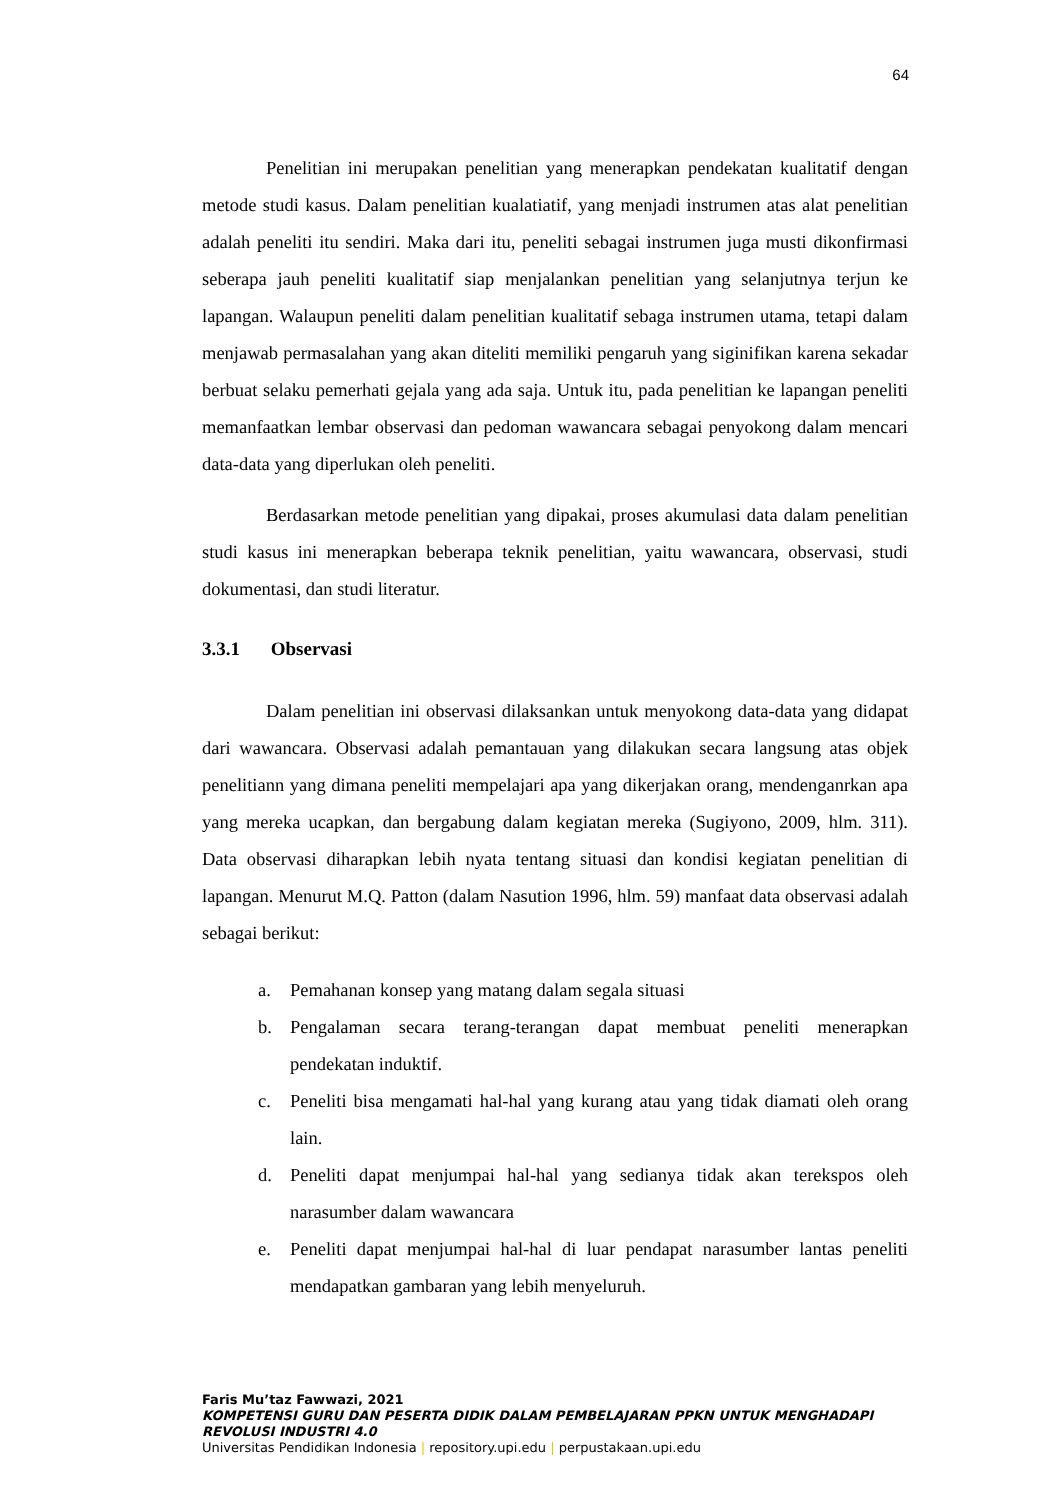64
Penelitian ini merupakan penelitian yang menerapkan pendekatan kualitatif dengan metode studi kasus. Dalam penelitian kualatiatif, yang menjadi instrumen atas alat penelitian adalah peneliti itu sendiri. Maka dari itu, peneliti sebagai instrumen juga musti dikonfirmasi seberapa jauh peneliti kualitatif siap menjalankan penelitian yang selanjutnya terjun ke lapangan. Walaupun peneliti dalam penelitian kualitatif sebaga instrumen utama, tetapi dalam menjawab permasalahan yang akan diteliti memiliki pengaruh yang siginifikan karena sekadar berbuat selaku pemerhati gejala yang ada saja. Untuk itu, pada penelitian ke lapangan peneliti memanfaatkan lembar observasi dan pedoman wawancara sebagai penyokong dalam mencari data-data yang diperlukan oleh peneliti.
Berdasarkan metode penelitian yang dipakai, proses akumulasi data dalam penelitian studi kasus ini menerapkan beberapa teknik penelitian, yaitu wawancara, observasi, studi dokumentasi, dan studi literatur.
3.3.1 Observasi
Dalam penelitian ini observasi dilaksankan untuk menyokong data-data yang didapat dari wawancara. Observasi adalah pemantauan yang dilakukan secara langsung atas objek penelitiann yang dimana peneliti mempelajari apa yang dikerjakan orang, mendenganrkan apa yang mereka ucapkan, dan bergabung dalam kegiatan mereka (Sugiyono, 2009, hlm. 311). Data observasi diharapkan lebih nyata tentang situasi dan kondisi kegiatan penelitian di lapangan. Menurut M.Q. Patton (dalam Nasution 1996, hlm. 59) manfaat data observasi adalah sebagai berikut:
a. Pemahanan konsep yang matang dalam segala situasi
b. Pengalaman secara terang-terangan dapat membuat peneliti menerapkan pendekatan induktif.
c. Peneliti bisa mengamati hal-hal yang kurang atau yang tidak diamati oleh orang lain.
d. Peneliti dapat menjumpai hal-hal yang sedianya tidak akan terekspos oleh narasumber dalam wawancara
e. Peneliti dapat menjumpai hal-hal di luar pendapat narasumber lantas peneliti mendapatkan gambaran yang lebih menyeluruh.
Faris Mu’taz Fawwazi, 2021
KOMPETENSI GURU DAN PESERTA DIDIK DALAM PEMBELAJARAN PPKN UNTUK MENGHADAPI
REVOLUSI INDUSTRI 4.0
Universitas Pendidikan Indonesia | repository.upi.edu | perpustakaan.upi.edu